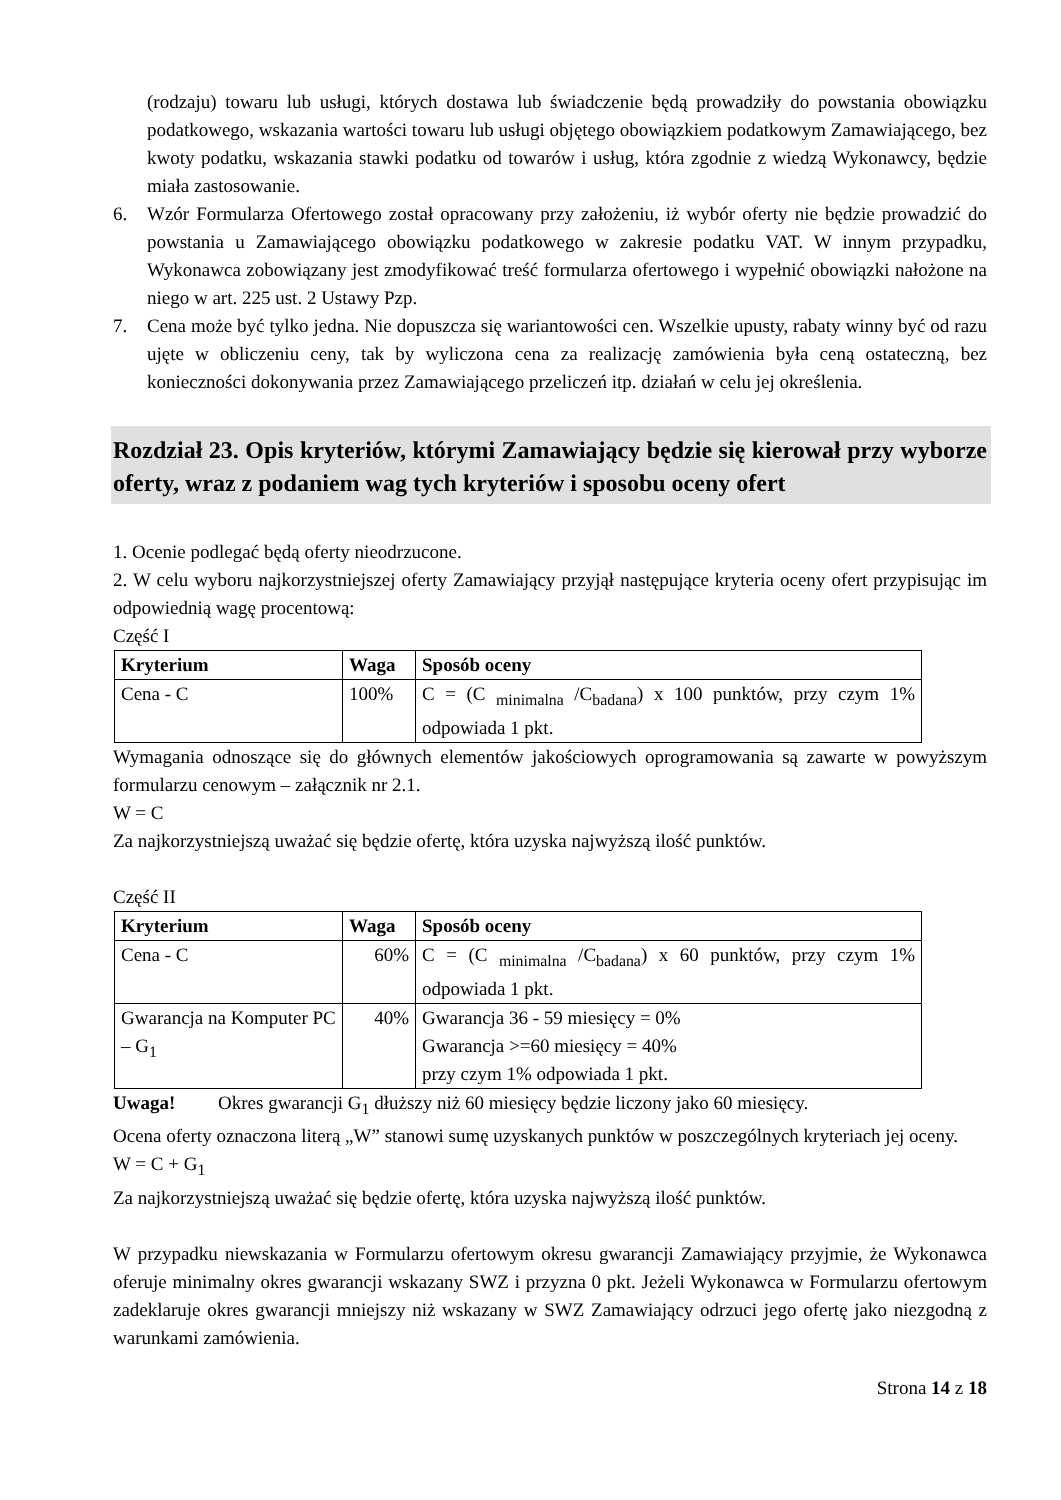(rodzaju) towaru lub usługi, których dostawa lub świadczenie będą prowadziły do powstania obowiązku podatkowego, wskazania wartości towaru lub usługi objętego obowiązkiem podatkowym Zamawiającego, bez kwoty podatku, wskazania stawki podatku od towarów i usług, która zgodnie z wiedzą Wykonawcy, będzie miała zastosowanie.
6. Wzór Formularza Ofertowego został opracowany przy założeniu, iż wybór oferty nie będzie prowadzić do powstania u Zamawiającego obowiązku podatkowego w zakresie podatku VAT. W innym przypadku, Wykonawca zobowiązany jest zmodyfikować treść formularza ofertowego i wypełnić obowiązki nałożone na niego w art. 225 ust. 2 Ustawy Pzp.
7. Cena może być tylko jedna. Nie dopuszcza się wariantowości cen. Wszelkie upusty, rabaty winny być od razu ujęte w obliczeniu ceny, tak by wyliczona cena za realizację zamówienia była ceną ostateczną, bez konieczności dokonywania przez Zamawiającego przeliczeń itp. działań w celu jej określenia.
Rozdział 23. Opis kryteriów, którymi Zamawiający będzie się kierował przy wyborze oferty, wraz z podaniem wag tych kryteriów i sposobu oceny ofert
1. Ocenie podlegać będą oferty nieodrzucone.
2. W celu wyboru najkorzystniejszej oferty Zamawiający przyjął następujące kryteria oceny ofert przypisując im odpowiednią wagę procentową:
Część I
| Kryterium | Waga | Sposób oceny |
| --- | --- | --- |
| Cena - C | 100% | C = (C <sub>minimalna</sub> /C<sub>badana</sub>) x 100 punktów, przy czym 1% odpowiada 1 pkt. |
Wymagania odnoszące się do głównych elementów jakościowych oprogramowania są zawarte w powyższym formularzu cenowym – załącznik nr 2.1.
W = C
Za najkorzystniejszą uważać się będzie ofertę, która uzyska najwyższą ilość punktów.
Część II
| Kryterium | Waga | Sposób oceny |
| --- | --- | --- |
| Cena - C | 60% | C = (C <sub>minimalna</sub> /C<sub>badana</sub>) x 60 punktów, przy czym 1% odpowiada 1 pkt. |
| Gwarancja na Komputer PC – G<sub>1</sub> | 40% | Gwarancja 36 - 59 miesięcy = 0% Gwarancja >=60 miesięcy = 40% przy czym 1% odpowiada 1 pkt. |
Uwaga! Okres gwarancji G<sub>1</sub> dłuższy niż 60 miesięcy będzie liczony jako 60 miesięcy.
Ocena oferty oznaczona literą „W” stanowi sumę uzyskanych punktów w poszczególnych kryteriach jej oceny.
W = C + G<sub>1</sub>
Za najkorzystniejszą uważać się będzie ofertę, która uzyska najwyższą ilość punktów.
W przypadku niewskazania w Formularzu ofertowym okresu gwarancji Zamawiający przyjmie, że Wykonawca oferuje minimalny okres gwarancji wskazany SWZ i przyzna 0 pkt. Jeżeli Wykonawca w Formularzu ofertowym zadeklaruje okres gwarancji mniejszy niż wskazany w SWZ Zamawiający odrzuci jego ofertę jako niezgodną z warunkami zamówienia.
Strona 14 z 18